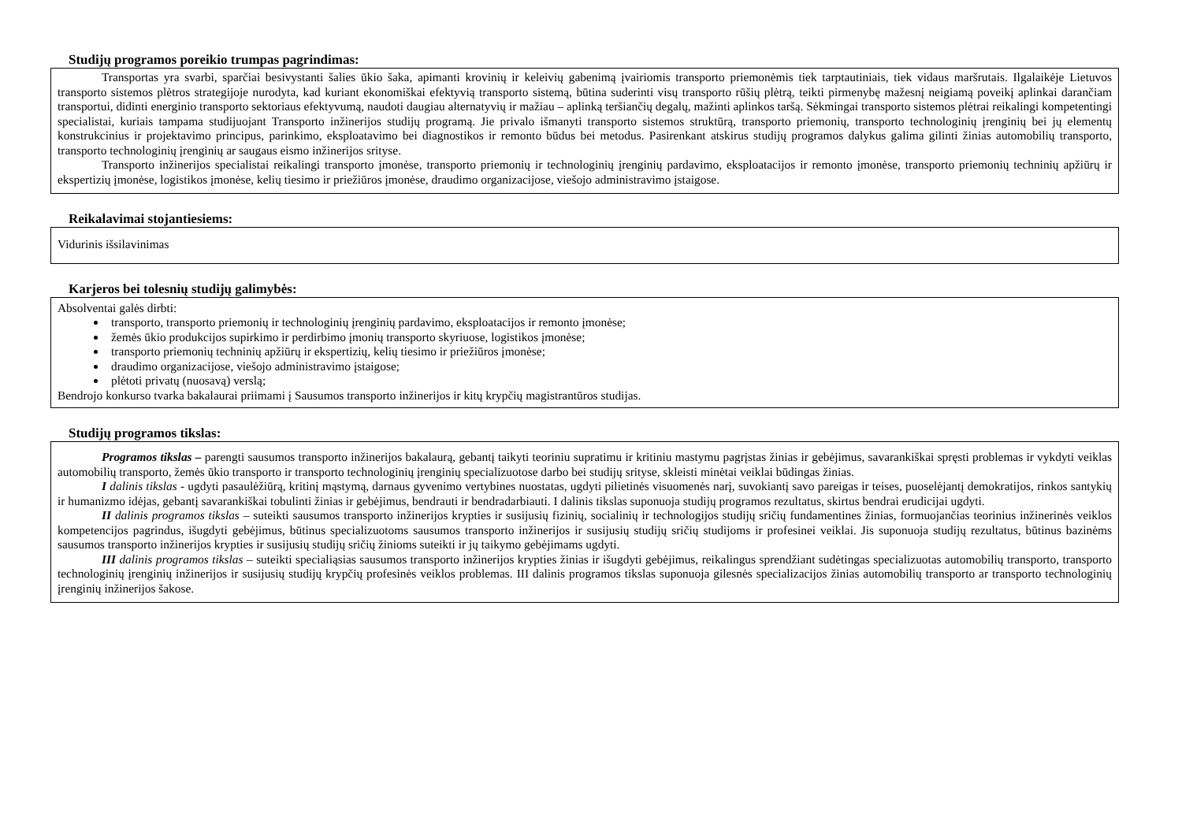Studijų programos poreikio trumpas pagrindimas:
Transportas yra svarbi, sparčiai besivystanti šalies ūkio šaka, apimanti krovinių ir keleivių gabenimą įvairiomis transporto priemonėmis tiek tarptautiniais, tiek vidaus maršrutais. Ilgalaikėje Lietuvos transporto sistemos plėtros strategijoje nurodyta, kad kuriant ekonomiškai efektyvią transporto sistemą, būtina suderinti visų transporto rūšių plėtrą, teikti pirmenybę mažesnį neigiamą poveikį aplinkai darančiam transportui, didinti energinio transporto sektoriaus efektyvumą, naudoti daugiau alternatyvių ir mažiau – aplinką teršiančių degalų, mažinti aplinkos taršą. Sėkmingai transporto sistemos plėtrai reikalingi kompetentingi specialistai, kuriais tampama studijuojant Transporto inžinerijos studijų programą. Jie privalo išmanyti transporto sistemos struktūrą, transporto priemonių, transporto technologinių įrenginių bei jų elementų konstrukcinius ir projektavimo principus, parinkimo, eksploatavimo bei diagnostikos ir remonto būdus bei metodus. Pasirenkant atskirus studijų programos dalykus galima gilinti žinias automobilių transporto, transporto technologinių įrenginių ar saugaus eismo inžinerijos srityse.
Transporto inžinerijos specialistai reikalingi transporto įmonėse, transporto priemonių ir technologinių įrenginių pardavimo, eksploatacijos ir remonto įmonėse, transporto priemonių techninių apžiūrų ir ekspertizių įmonėse, logistikos įmonėse, kelių tiesimo ir priežiūros įmonėse, draudimo organizacijose, viešojo administravimo įstaigose.
Reikalavimai stojantiesiems:
Vidurinis išsilavinimas
Karjeros bei tolesnių studijų galimybės:
Absolventai galės dirbti:
transporto, transporto priemonių ir technologinių įrenginių pardavimo, eksploatacijos ir remonto įmonėse;
žemės ūkio produkcijos supirkimo ir perdirbimo įmonių transporto skyriuose, logistikos įmonėse;
transporto priemonių techninių apžiūrų ir ekspertizių, kelių tiesimo ir priežiūros įmonėse;
draudimo organizacijose, viešojo administravimo įstaigose;
plėtoti privatų (nuosavą) verslą;
Bendrojo konkurso tvarka bakalaurai priimami į Sausumos transporto inžinerijos ir kitų krypčių magistrantūros studijas.
Studijų programos tikslas:
Programos tikslas – parengti sausumos transporto inžinerijos bakalaurą, gebantį taikyti teoriniu supratimu ir kritiniu mastymu pagrįstas žinias ir gebėjimus, savarankiškai spręsti problemas ir vykdyti veiklas automobilių transporto, žemės ūkio transporto ir transporto technologinių įrenginių specializuotose darbo bei studijų srityse, skleisti minėtai veiklai būdingas žinias.
I dalinis tikslas - ugdyti pasaulėžiūrą, kritinį mąstymą, darnaus gyvenimo vertybines nuostatas, ugdyti pilietinės visuomenės narį, suvokiantį savo pareigas ir teises, puoselėjantį demokratijos, rinkos santykių ir humanizmo idėjas, gebantį savarankiškai tobulinti žinias ir gebėjimus, bendrauti ir bendradarbiauti. I dalinis tikslas suponuoja studijų programos rezultatus, skirtus bendrai erudicijai ugdyti.
II dalinis programos tikslas – suteikti sausumos transporto inžinerijos krypties ir susijusių fizinių, socialinių ir technologijos studijų sričių fundamentines žinias, formuojančias teorinius inžinerinės veiklos kompetencijos pagrindus, išugdyti gebėjimus, būtinus specializuotoms sausumos transporto inžinerijos ir susijusių studijų sričių studijoms ir profesinei veiklai. Jis suponuoja studijų rezultatus, būtinus bazinėms sausumos transporto inžinerijos krypties ir susijusių studijų sričių žinioms suteikti ir jų taikymo gebėjimams ugdyti.
III dalinis programos tikslas – suteikti specialiąsias sausumos transporto inžinerijos krypties žinias ir išugdyti gebėjimus, reikalingus sprendžiant sudėtingas specializuotas automobilių transporto, transporto technologinių įrenginių inžinerijos ir susijusių studijų krypčių profesinės veiklos problemas. III dalinis programos tikslas suponuoja gilesnės specializacijos žinias automobilių transporto ar transporto technologinių įrenginių inžinerijos šakose.